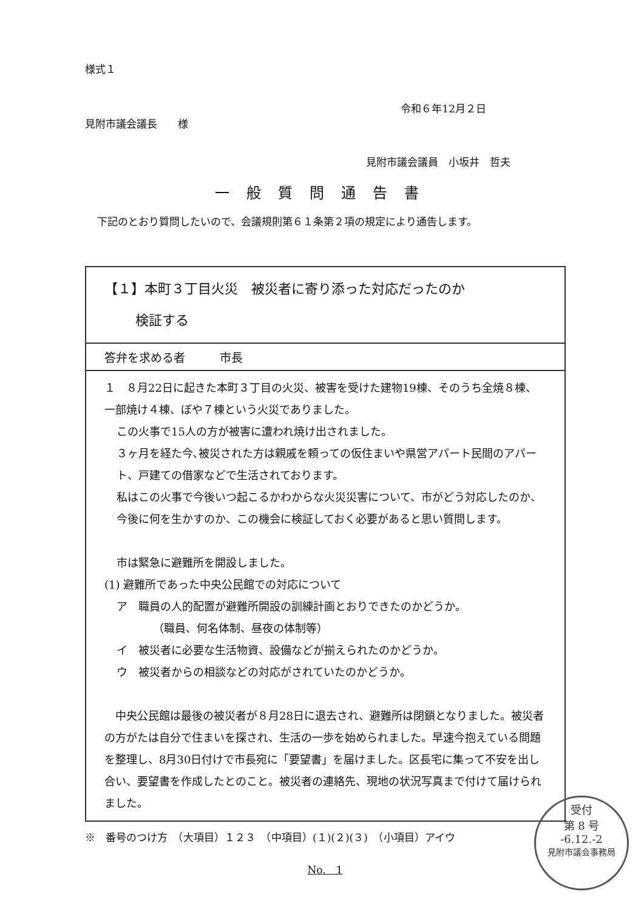様式１
令和６年12月２日
見附市議会議長　　様
見附市議会議員　小坂井　哲夫
一般質問通告書
下記のとおり質問したいので、会議規則第６１条第２項の規定により通告します。
| 【１】本町３丁目火災 被災者に寄り添った対応だったのか 検証する |
| 答弁を求める者 市長 |
| １ ８月22日に起きた本町３丁目の火災、被害を受けた建物19棟、そのうち全焼８棟、一部焼け４棟、ぼや７棟という火災でありました。 この火事で15人の方が被害に遭われ焼け出されました。 ３ヶ月を経た今､被災された方は親戚を頼っての仮住まいや県営アパート民間のアパート、戸建ての借家などで生活されております。 私はこの火事で今後いつ起こるかわからな火災災害について、市がどう対応したのか、今後に何を生かすのか、この機会に検証しておく必要があると思い質問します。 市は緊急に避難所を開設しました。 (1) 避難所であった中央公民館での対応について ア 職員の人的配置が避難所開設の訓練計画とおりできたのかどうか。 （職員、何名体制、昼夜の体制等） イ 被災者に必要な生活物資、設備などが揃えられたのかどうか。 ウ 被災者からの相談などの対応がされていたのかどうか。 中央公民館は最後の被災者が８月28日に退去され、避難所は閉鎖となりました。被災者の方がたは自分で住まいを探され、生活の一歩を始められました。早速今抱えている問題を整理し、8月30日付けで市長宛に「要望書」を届けました。区長宅に集って不安を出し合い、要望書を作成したとのこと。被災者の連絡先、現地の状況写真まで付けて届けられました。 |
※　番号のつけ方　（大項目）１２３　（中項目）(１)(２)(３)　（小項目）アイウ
No.　1
受付
第 8 号
-6.12.-2
見附市議会事務局